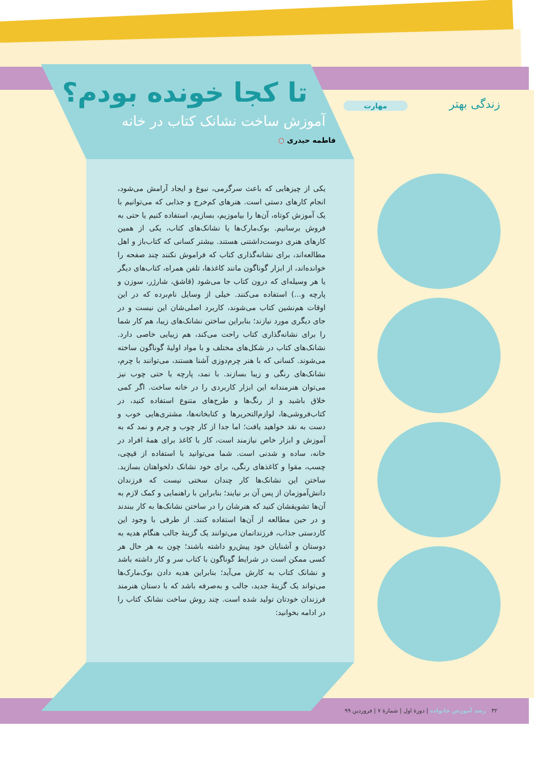زندگی بهتر مهارت تا کجا خونده بودم؟
آموزش ساخت نشانک کتاب در خانه
فاطمه حیدری ○
یکی از چیزهایی که باعث سرگرمی، نبوغ و ایجاد آرامش می‌شود، انجام کارهای دستی است. هنرهای کم‌خرج و جذابی که می‌توانیم با یک آموزش کوتاه، آن‌ها را بیاموزیم، بسازیم، استفاده کنیم یا حتی به فروش برسانیم. بوک‌مارک‌ها یا نشانک‌های کتاب، یکی از همین کارهای هنری دوست‌داشتنی هستند. بیشتر کسانی که کتاب‌باز و اهل مطالعه‌اند، برای نشانه‌گذاری کتاب که فراموش نکنند چند صفحه را خوانده‌اند، از ابزار گوناگون مانند کاغذها، تلفن همراه، کتاب‌های دیگر یا هر وسیله‌ای که درون کتاب جا می‌شود (قاشق، شارژر، سوزن و پارچه و...) استفاده می‌کنند. خیلی از وسایل نام‌برده که در این اوقات هم‌نشین کتاب می‌شوند، کاربرد اصلی‌شان این نیست و در جای دیگری مورد نیازند؛ بنابراین ساختن نشانک‌های زیبا، هم کار شما را برای نشانه‌گذاری کتاب راحت می‌کند، هم زیبایی خاصی دارد. نشانک‌های کتاب در شکل‌های مختلف و با مواد اولیهٔ گوناگون ساخته می‌شوند. کسانی که با هنر چرم‌دوزی آشنا هستند، می‌توانند با چرم، نشانک‌های رنگی و زیبا بسازند. با نمد، پارچه یا حتی چوب نیز می‌توان هنرمندانه این ابزار کاربردی را در خانه ساخت. اگر کمی خلاق باشید و از رنگ‌ها و طرح‌های متنوع استفاده کنید، در کتاب‌فروشی‌ها، لوازم‌التحریرها و کتابخانه‌ها، مشتری‌هایی خوب و دست به نقد خواهید یافت؛ اما جدا از کار چوب و چرم و نمد که به آموزش و ابزار خاص نیازمند است، کار با کاغذ برای همهٔ افراد در خانه، ساده و شدنی است. شما می‌توانید با استفاده از قیچی، چسب، مقوا و کاغذهای رنگی، برای خود نشانک دلخواهتان بسازید. ساختن این نشانک‌ها کار چندان سختی نیست که فرزندان دانش‌آموزمان از پس آن بر نیایند؛ بنابراین با راهنمایی و کمک لازم به آن‌ها تشویقشان کنید که هنرشان را در ساختن نشانک‌ها به کار ببندند و در حین مطالعه از آن‌ها استفاده کنند. از طرفی با وجود این کاردستی جذاب، فرزندانمان می‌توانند یک گزینهٔ جالب هنگام هدیه به دوستان و آشنایان خود پیش‌رو داشته باشند؛ چون به هر حال هر کسی ممکن است در شرایط گوناگون با کتاب سر و کار داشته باشد و نشانک کتاب به کارش می‌آید؛ بنابراین هدیه دادن بوک‌مارک‌ها می‌تواند یک گزینهٔ جدید، جالب و به‌صرفه باشد که با دستان هنرمند فرزندان خودتان تولید شده است. چند روش ساخت نشانک کتاب را در ادامه بخوانید:
۳۲ رشد آموزش خانواده | دورهٔ اول | شمارهٔ ۷ | فروردین ۹۹